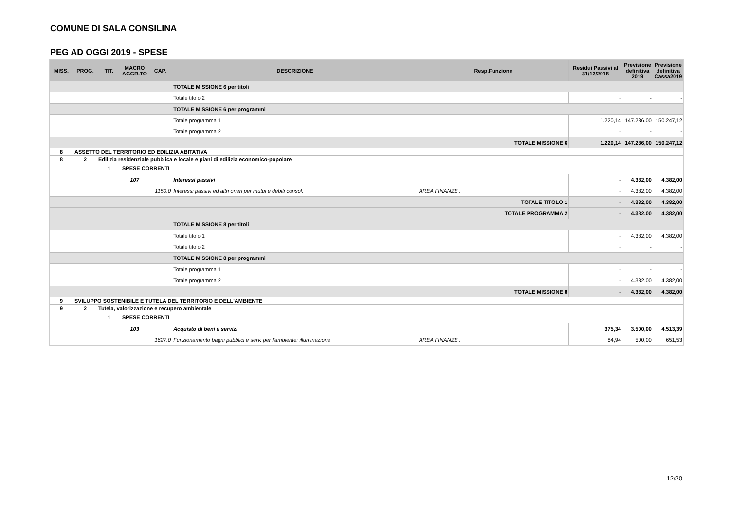COMUNE DI SALA CONSILINA
PEG AD OGGI 2019 - SPESE
| MISS. | PROG. | TIT. | MACRO AGGR.TO | CAP. | DESCRIZIONE | Resp.Funzione | Residui Passivi al 31/12/2018 | Previsione definitiva 2019 | Previsione definitiva Cassa2019 |
| --- | --- | --- | --- | --- | --- | --- | --- | --- | --- |
| | | | | | TOTALE MISSIONE 6 per titoli | | | | |
| | | | | | Totale titolo 2 | | - | - | - |
| | | | | | TOTALE MISSIONE 6 per programmi | | | | |
| | | | | | Totale programma 1 | | 1.220,14 | 147.286,00 | 150.247,12 |
| | | | | | Totale programma 2 | | - | - | - |
| | | | | | | TOTALE MISSIONE 6 | 1.220,14 | 147.286,00 | 150.247,12 |
| 8 | ASSETTO DEL TERRITORIO ED EDILIZIA ABITATIVA | | | | | | | | |
| 8 | 2 | Edilizia residenziale pubblica e locale e piani di edilizia economico-popolare | | | | | | | |
| | | 1 | SPESE CORRENTI | | | | | | |
| | | | 107 | | Interessi passivi | | - | 4.382,00 | 4.382,00 |
| | | | | 1150.0 | Interessi passivi ed altri oneri per mutui e debiti consol. | AREA FINANZE . | - | 4.382,00 | 4.382,00 |
| | | | | | | TOTALE TITOLO 1 | - | 4.382,00 | 4.382,00 |
| | | | | | | TOTALE PROGRAMMA 2 | - | 4.382,00 | 4.382,00 |
| | | | | | TOTALE MISSIONE 8 per titoli | | | | |
| | | | | | Totale titolo 1 | | - | 4.382,00 | 4.382,00 |
| | | | | | Totale titolo 2 | | - | - | - |
| | | | | | TOTALE MISSIONE 8 per programmi | | | | |
| | | | | | Totale programma 1 | | - | - | - |
| | | | | | Totale programma 2 | | - | 4.382,00 | 4.382,00 |
| | | | | | | TOTALE MISSIONE 8 | - | 4.382,00 | 4.382,00 |
| 9 | SVILUPPO SOSTENIBILE E TUTELA DEL TERRITORIO E DELL'AMBIENTE | | | | | | | | |
| 9 | 2 | Tutela, valorizzazione e recupero ambientale | | | | | | | |
| | | 1 | SPESE CORRENTI | | | | | | |
| | | | 103 | | Acquisto di beni e servizi | | 375,34 | 3.500,00 | 4.513,39 |
| | | | | 1627.0 | Funzionamento bagni pubblici e serv. per l'ambiente: illuminazione | AREA FINANZE . | 84,94 | 500,00 | 651,53 |
12/20